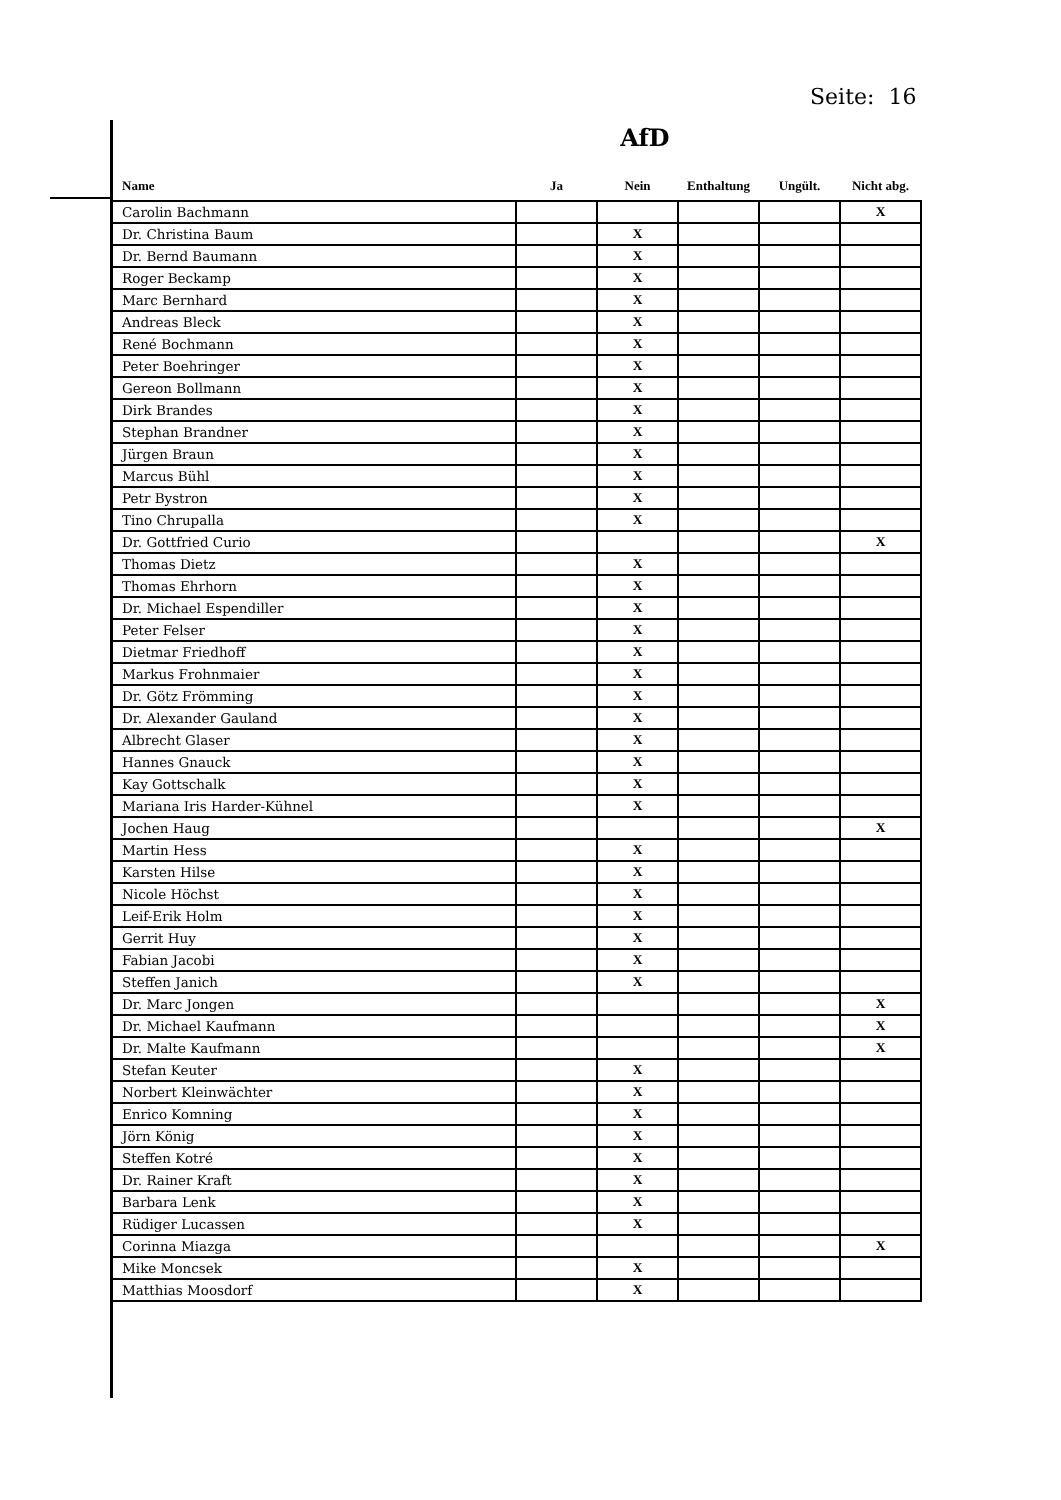Seite: 16
AfD
| Name | Ja | Nein | Enthaltung | Ungült. | Nicht abg. |
| --- | --- | --- | --- | --- | --- |
| Carolin Bachmann | | | | | X |
| Dr. Christina Baum | | X | | | |
| Dr. Bernd Baumann | | X | | | |
| Roger Beckamp | | X | | | |
| Marc Bernhard | | X | | | |
| Andreas Bleck | | X | | | |
| René Bochmann | | X | | | |
| Peter Boehringer | | X | | | |
| Gereon Bollmann | | X | | | |
| Dirk Brandes | | X | | | |
| Stephan Brandner | | X | | | |
| Jürgen Braun | | X | | | |
| Marcus Bühl | | X | | | |
| Petr Bystron | | X | | | |
| Tino Chrupalla | | X | | | |
| Dr. Gottfried Curio | | | | | X |
| Thomas Dietz | | X | | | |
| Thomas Ehrhorn | | X | | | |
| Dr. Michael Espendiller | | X | | | |
| Peter Felser | | X | | | |
| Dietmar Friedhoff | | X | | | |
| Markus Frohnmaier | | X | | | |
| Dr. Götz Frömming | | X | | | |
| Dr. Alexander Gauland | | X | | | |
| Albrecht Glaser | | X | | | |
| Hannes Gnauck | | X | | | |
| Kay Gottschalk | | X | | | |
| Mariana Iris Harder-Kühnel | | X | | | |
| Jochen Haug | | | | | X |
| Martin Hess | | X | | | |
| Karsten Hilse | | X | | | |
| Nicole Höchst | | X | | | |
| Leif-Erik Holm | | X | | | |
| Gerrit Huy | | X | | | |
| Fabian Jacobi | | X | | | |
| Steffen Janich | | X | | | |
| Dr. Marc Jongen | | | | | X |
| Dr. Michael Kaufmann | | | | | X |
| Dr. Malte Kaufmann | | | | | X |
| Stefan Keuter | | X | | | |
| Norbert Kleinwächter | | X | | | |
| Enrico Komning | | X | | | |
| Jörn König | | X | | | |
| Steffen Kotré | | X | | | |
| Dr. Rainer Kraft | | X | | | |
| Barbara Lenk | | X | | | |
| Rüdiger Lucassen | | X | | | |
| Corinna Miazga | | | | | X |
| Mike Moncsek | | X | | | |
| Matthias Moosdorf | | X | | | |